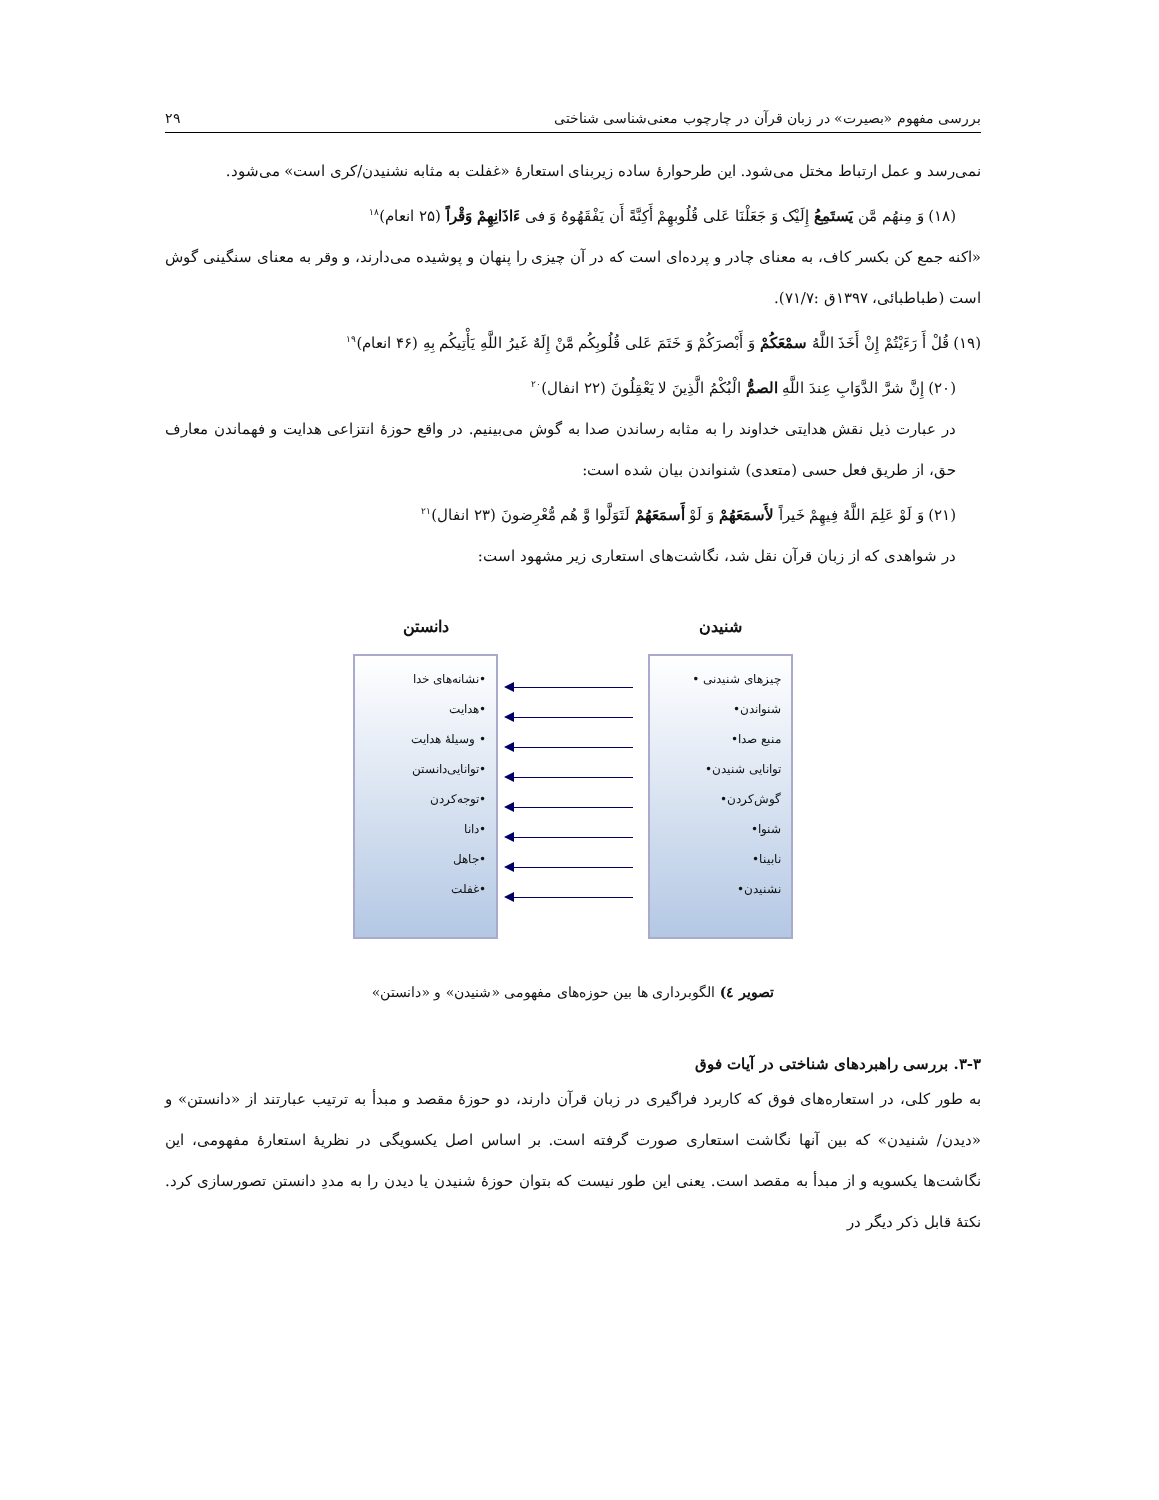بررسی مفهوم «بصیرت» در زبان قرآن در چارچوب معنی‌شناسی شناختی ۲۹
نمی‌رسد و عمل ارتباط مختل می‌شود. این طرحوارۀ ساده زیربنای استعارۀ «غفلت به مثابه نشنیدن/کری است» می‌شود.
(۱۸) وَ مِنهُم مَّن یَستَمِعُ إِلَیْک وَ جَعَلْنَا عَلی قُلُوبهِمْ أَکِنَّةً أَن یَفْقَهُوهُ وَ فی ءَاذَانِهِمْ وَقْراً (۲۵ انعام)<sup>۱۸</sup>
«اکنه جمع کن بکسر کاف، به معنای چادر و پرده‌ای است که در آن چیزی را پنهان و پوشیده می‌دارند، و وقر به معنای سنگینی گوش است (طباطبائی، ۱۳۹۷ق :۷۱/۷).
(۱۹) قُلْ أَ رَءَیْتُمْ إِنْ أَخَذَ اللَّهُ سمْعَکُمْ وَ أَبْصرَکُمْ وَ خَتَمَ عَلی قُلُوبِکُم مَّنْ إِلَهٌ غَیرُ اللَّهِ یَأْتِیکُم بِهِ (۴۶ انعام)<sup>۱۹</sup>
(۲۰) إِنَّ شرَّ الدَّوَابِ عِندَ اللَّهِ الصمُّ الْبُکْمُ الَّذِینَ لا یَعْقِلُونَ (۲۲ انفال)<sup>۲۰</sup>
در عبارت ذیل نقش هدایتی خداوند را به مثابه رساندن صدا به گوش می‌بینیم. در واقع حوزۀ انتزاعی هدایت و فهماندن معارف حق، از طریق فعل حسی (متعدی) شنواندن بیان شده است:
(۲۱) وَ لَوْ عَلِمَ اللَّهُ فِیهِمْ خَیراً لأَسمَعَهُمْ وَ لَوْ أَسمَعَهُمْ لَتَوَلَّوا وَّ هُم مُّعْرِضونَ (۲۳ انفال)<sup>۲۱</sup>
در شواهدی که از زبان قرآن نقل شد، نگاشت‌های استعاری زیر مشهود است:
شنیدن
چیزهای شنیدنی •
شنواندن•
منبع صدا•
توانایی شنیدن•
گوش‌کردن•
شنوا•
نابینا•
نشنیدن•
دانستن
•نشانه‌های خدا
•هدایت
• وسیلۀ هدایت
•توانایی‌دانستن
•توجه‌کردن
•دانا
•جاهل
•غفلت
تصویر ٤) الگوبرداری ها بین حوزه‌های مفهومی «شنیدن» و «دانستن»
۳-۳. بررسی راهبردهای شناختی در آیات فوق
به طور کلی، در استعاره‌های فوق که کاربرد فراگیری در زبان قرآن دارند، دو حوزۀ مقصد و مبدأ به ترتیب عبارتند از «دانستن» و «دیدن/ شنیدن» که بین آنها نگاشت استعاری صورت گرفته است. بر اساس اصل یکسویگی در نظریۀ استعارۀ مفهومی، این نگاشت‌ها یکسویه و از مبدأ به مقصد است. یعنی این طور نیست که بتوان حوزۀ شنیدن یا دیدن را به مددِ دانستن تصورسازی کرد. نکتۀ قابل ذکر دیگر در